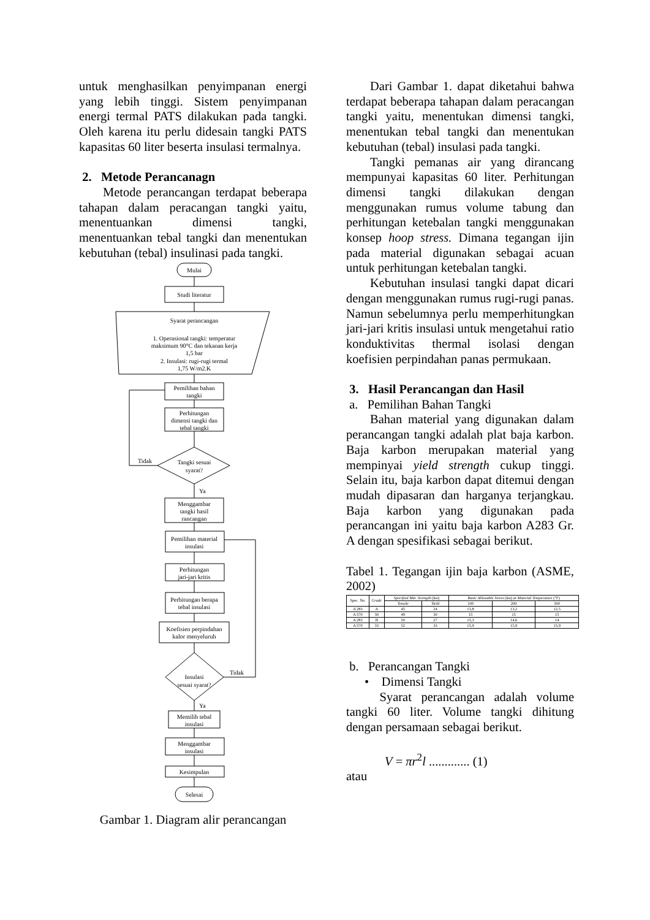untuk menghasilkan penyimpanan energi yang lebih tinggi. Sistem penyimpanan energi termal PATS dilakukan pada tangki. Oleh karena itu perlu didesain tangki PATS kapasitas 60 liter beserta insulasi termalnya.
2. Metode Perancanagn
Metode perancangan terdapat beberapa tahapan dalam peracangan tangki yaitu, menentuankan dimensi tangki, menentuankan tebal tangki dan menentukan kebutuhan (tebal) insulinasi pada tangki.
Mulai
Studi literatur
Syarat perancangan
1. Operasional tangki: temperatur
maksimum 90°C dan tekanan kerja
1,5 bar
2. Insulasi: rugi-rugi termal
1,75 W/m2.K
Pemilihan bahan
tangki
Perhitungan
dimensi tangki dan
tebal tangki
Tangki sesuai
syarat?
Tidak
Ya
Menggambar
tangki hasil
rancangan
Pemilihan material
insulasi
Perhitungan
jari-jari kritis
Perhitungan berapa
tebal insulasi
Koefisien perpindahan
kalor menyeluruh
Insulasi
sesuai syarat?
Tidak
Ya
Memilih tebal
insulasi
Menggambar
insulasi
Kesimpulan
Selesai
Gambar 1. Diagram alir perancangan
Dari Gambar 1. dapat diketahui bahwa terdapat beberapa tahapan dalam peracangan tangki yaitu, menentukan dimensi tangki, menentukan tebal tangki dan menentukan kebutuhan (tebal) insulasi pada tangki.
Tangki pemanas air yang dirancang mempunyai kapasitas 60 liter. Perhitungan dimensi tangki dilakukan dengan menggunakan rumus volume tabung dan perhitungan ketebalan tangki menggunakan konsep hoop stress. Dimana tegangan ijin pada material digunakan sebagai acuan untuk perhitungan ketebalan tangki.
Kebutuhan insulasi tangki dapat dicari dengan menggunakan rumus rugi-rugi panas. Namun sebelumnya perlu memperhitungkan jari-jari kritis insulasi untuk mengetahui ratio konduktivitas thermal isolasi dengan koefisien perpindahan panas permukaan.
3. Hasil Perancangan dan Hasil
a. Pemilihan Bahan Tangki
Bahan material yang digunakan dalam perancangan tangki adalah plat baja karbon. Baja karbon merupakan material yang mempinyai yield strength cukup tinggi. Selain itu, baja karbon dapat ditemui dengan mudah dipasaran dan harganya terjangkau. Baja karbon yang digunakan pada perancangan ini yaitu baja karbon A283 Gr. A dengan spesifikasi sebagai berikut.
Tabel 1. Tegangan ijin baja karbon (ASME, 2002)
| Spec. No. | Grade | Specified Min. Strength (ksi) | | Basic Allowable Stress (ksi) at Material Temperature (°F) | | |
| --- | --- | --- | --- | --- | --- | --- |
| | | Tensile | Yield | 100 | 200 | 300 |
| A 283 | A | 45 | 24 | 13,8 | 13,2 | 12,5 |
| A 570 | 30 | 49 | 30 | 15 | 15 | 15 |
| A 283 | B | 50 | 27 | 15,3 | 14,6 | 14 |
| A 570 | 33 | 52 | 33 | 15,9 | 15,9 | 15,9 |
b. Perancangan Tangki
• Dimensi Tangki
Syarat perancangan adalah volume tangki 60 liter. Volume tangki dihitung dengan persamaan sebagai berikut.
V = πr<sup>2</sup>l ............. (1)
atau